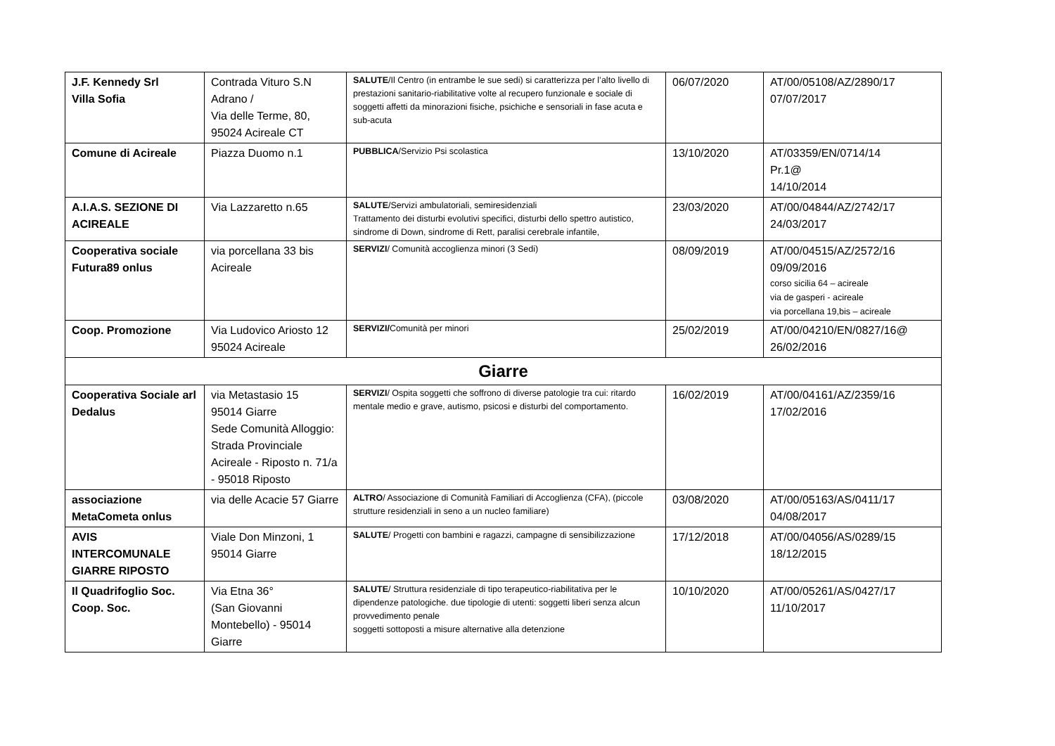| J.F. Kennedy Srl Villa Sofia | Contrada Vituro S.N Adrano / Via delle Terme, 80, 95024 Acireale CT | SALUTE /Il Centro (in entrambe le sue sedi) si caratterizza per l’alto livello di prestazioni sanitario-riabilitative volte al recupero funzionale e sociale di soggetti affetti da minorazioni fisiche, psichiche e sensoriali in fase acuta e sub-acuta | 06/07/2020 | AT/00/05108/AZ/2890/17 07/07/2017 |
| Comune di Acireale | Piazza Duomo n.1 | PUBBLICA /Servizio Psi scolastica | 13/10/2020 | AT/03359/EN/0714/14 Pr.1@ 14/10/2014 |
| A.I.A.S. SEZIONE DI ACIREALE | Via Lazzaretto n.65 | SALUTE /Servizi ambulatoriali, semiresidenziali Trattamento dei disturbi evolutivi specifici, disturbi dello spettro autistico, sindrome di Down, sindrome di Rett, paralisi cerebrale infantile, | 23/03/2020 | AT/00/04844/AZ/2742/17 24/03/2017 |
| Cooperativa sociale Futura89 onlus | via porcellana 33 bis Acireale | SERVIZI / Comunità accoglienza minori (3 Sedi) | 08/09/2019 | AT/00/04515/AZ/2572/16 09/09/2016 corso sicilia 64 – acireale via de gasperi - acireale via porcellana 19,bis – acireale |
| Coop. Promozione | Via Ludovico Ariosto 12 95024 Acireale | SERVIZI/ Comunità per minori | 25/02/2019 | AT/00/04210/EN/0827/16@ 26/02/2016 |
| Giarre | | | | |
| Cooperativa Sociale arl Dedalus | via Metastasio 15 95014 Giarre Sede Comunità Alloggio: Strada Provinciale Acireale - Riposto n. 71/a - 95018 Riposto | SERVIZI / Ospita soggetti che soffrono di diverse patologie tra cui: ritardo mentale medio e grave, autismo, psicosi e disturbi del comportamento. | 16/02/2019 | AT/00/04161/AZ/2359/16 17/02/2016 |
| associazione MetaCometa onlus | via delle Acacie 57 Giarre | ALTRO / Associazione di Comunità Familiari di Accoglienza (CFA), (piccole strutture residenziali in seno a un nucleo familiare) | 03/08/2020 | AT/00/05163/AS/0411/17 04/08/2017 |
| AVIS INTERCOMUNALE GIARRE RIPOSTO | Viale Don Minzoni, 1 95014 Giarre | SALUTE / Progetti con bambini e ragazzi, campagne di sensibilizzazione | 17/12/2018 | AT/00/04056/AS/0289/15 18/12/2015 |
| Il Quadrifoglio Soc. Coop. Soc. | Via Etna 36° (San Giovanni Montebello) - 95014 Giarre | SALUTE / Struttura residenziale di tipo terapeutico-riabilitativa per le dipendenze patologiche. due tipologie di utenti: soggetti liberi senza alcun provvedimento penale soggetti sottoposti a misure alternative alla detenzione | 10/10/2020 | AT/00/05261/AS/0427/17 11/10/2017 |